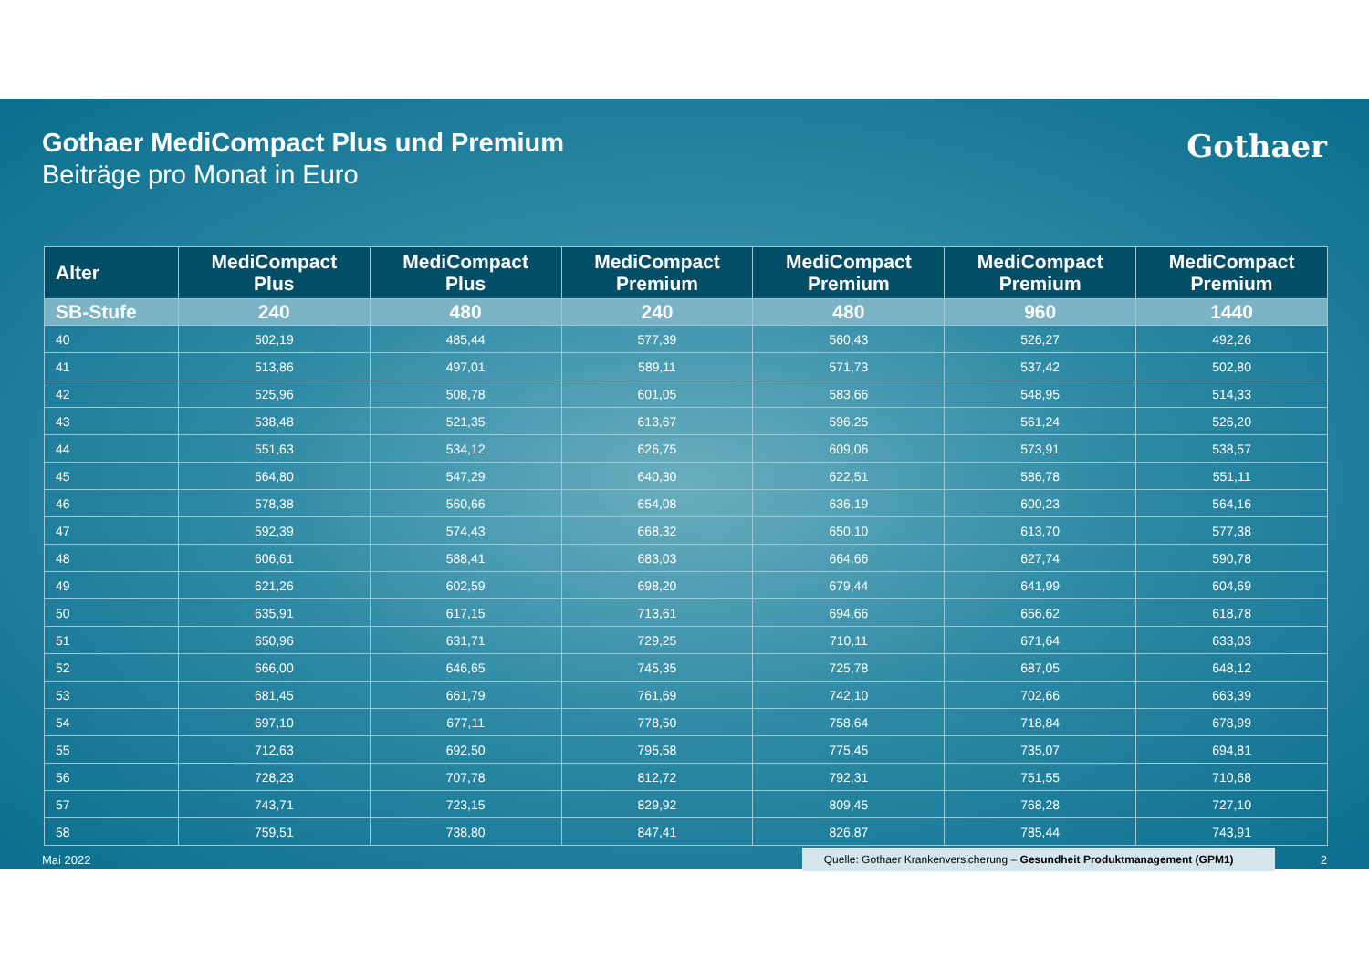Gothaer MediCompact Plus und Premium
Beiträge pro Monat in Euro
Gothaer
| Alter | MediCompact Plus | MediCompact Plus | MediCompact Premium | MediCompact Premium | MediCompact Premium | MediCompact Premium |
| --- | --- | --- | --- | --- | --- | --- |
| SB-Stufe | 240 | 480 | 240 | 480 | 960 | 1440 |
| 40 | 502,19 | 485,44 | 577,39 | 560,43 | 526,27 | 492,26 |
| 41 | 513,86 | 497,01 | 589,11 | 571,73 | 537,42 | 502,80 |
| 42 | 525,96 | 508,78 | 601,05 | 583,66 | 548,95 | 514,33 |
| 43 | 538,48 | 521,35 | 613,67 | 596,25 | 561,24 | 526,20 |
| 44 | 551,63 | 534,12 | 626,75 | 609,06 | 573,91 | 538,57 |
| 45 | 564,80 | 547,29 | 640,30 | 622,51 | 586,78 | 551,11 |
| 46 | 578,38 | 560,66 | 654,08 | 636,19 | 600,23 | 564,16 |
| 47 | 592,39 | 574,43 | 668,32 | 650,10 | 613,70 | 577,38 |
| 48 | 606,61 | 588,41 | 683,03 | 664,66 | 627,74 | 590,78 |
| 49 | 621,26 | 602,59 | 698,20 | 679,44 | 641,99 | 604,69 |
| 50 | 635,91 | 617,15 | 713,61 | 694,66 | 656,62 | 618,78 |
| 51 | 650,96 | 631,71 | 729,25 | 710,11 | 671,64 | 633,03 |
| 52 | 666,00 | 646,65 | 745,35 | 725,78 | 687,05 | 648,12 |
| 53 | 681,45 | 661,79 | 761,69 | 742,10 | 702,66 | 663,39 |
| 54 | 697,10 | 677,11 | 778,50 | 758,64 | 718,84 | 678,99 |
| 55 | 712,63 | 692,50 | 795,58 | 775,45 | 735,07 | 694,81 |
| 56 | 728,23 | 707,78 | 812,72 | 792,31 | 751,55 | 710,68 |
| 57 | 743,71 | 723,15 | 829,92 | 809,45 | 768,28 | 727,10 |
| 58 | 759,51 | 738,80 | 847,41 | 826,87 | 785,44 | 743,91 |
Mai 2022 Quelle: Gothaer Krankenversicherung – Gesundheit Produktmanagement (GPM1) 2